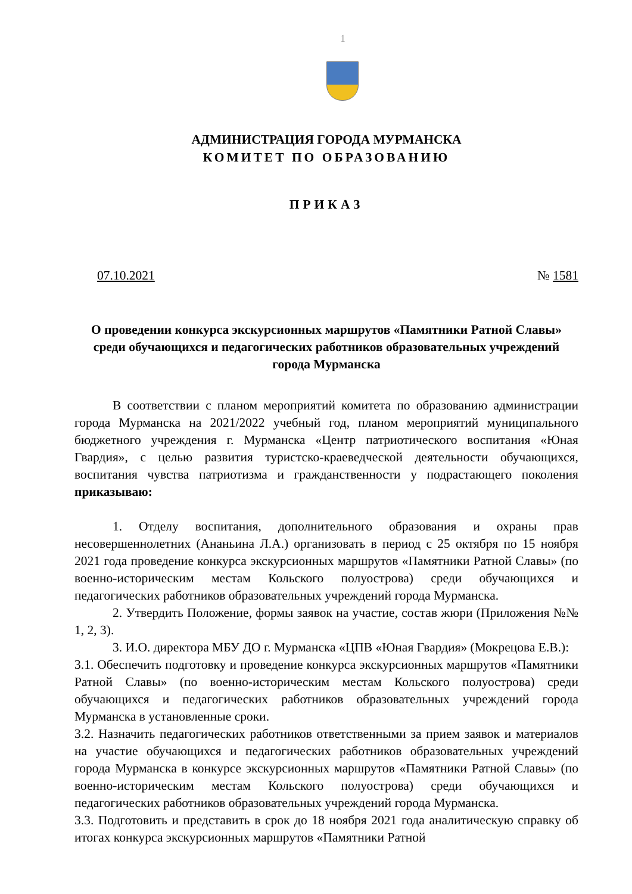1
АДМИНИСТРАЦИЯ ГОРОДА МУРМАНСКА
КОМИТЕТ ПО ОБРАЗОВАНИЮ
ПРИКАЗ
07.10.2021 № 1581
О проведении конкурса экскурсионных маршрутов «Памятники Ратной Славы» среди обучающихся и педагогических работников образовательных учреждений города Мурманска
В соответствии с планом мероприятий комитета по образованию администрации города Мурманска на 2021/2022 учебный год, планом мероприятий муниципального бюджетного учреждения г. Мурманска «Центр патриотического воспитания «Юная Гвардия», с целью развития туристско-краеведческой деятельности обучающихся, воспитания чувства патриотизма и гражданственности у подрастающего поколения приказываю:
1. Отделу воспитания, дополнительного образования и охраны прав несовершеннолетних (Ананьина Л.А.) организовать в период с 25 октября по 15 ноября 2021 года проведение конкурса экскурсионных маршрутов «Памятники Ратной Славы» (по военно-историческим местам Кольского полуострова) среди обучающихся и педагогических работников образовательных учреждений города Мурманска.
2. Утвердить Положение, формы заявок на участие, состав жюри (Приложения №№ 1, 2, 3).
3. И.О. директора МБУ ДО г. Мурманска «ЦПВ «Юная Гвардия» (Мокрецова Е.В.):
3.1. Обеспечить подготовку и проведение конкурса экскурсионных маршрутов «Памятники Ратной Славы» (по военно-историческим местам Кольского полуострова) среди обучающихся и педагогических работников образовательных учреждений города Мурманска в установленные сроки.
3.2. Назначить педагогических работников ответственными за прием заявок и материалов на участие обучающихся и педагогических работников образовательных учреждений города Мурманска в конкурсе экскурсионных маршрутов «Памятники Ратной Славы» (по военно-историческим местам Кольского полуострова) среди обучающихся и педагогических работников образовательных учреждений города Мурманска.
3.3. Подготовить и представить в срок до 18 ноября 2021 года аналитическую справку об итогах конкурса экскурсионных маршрутов «Памятники Ратной